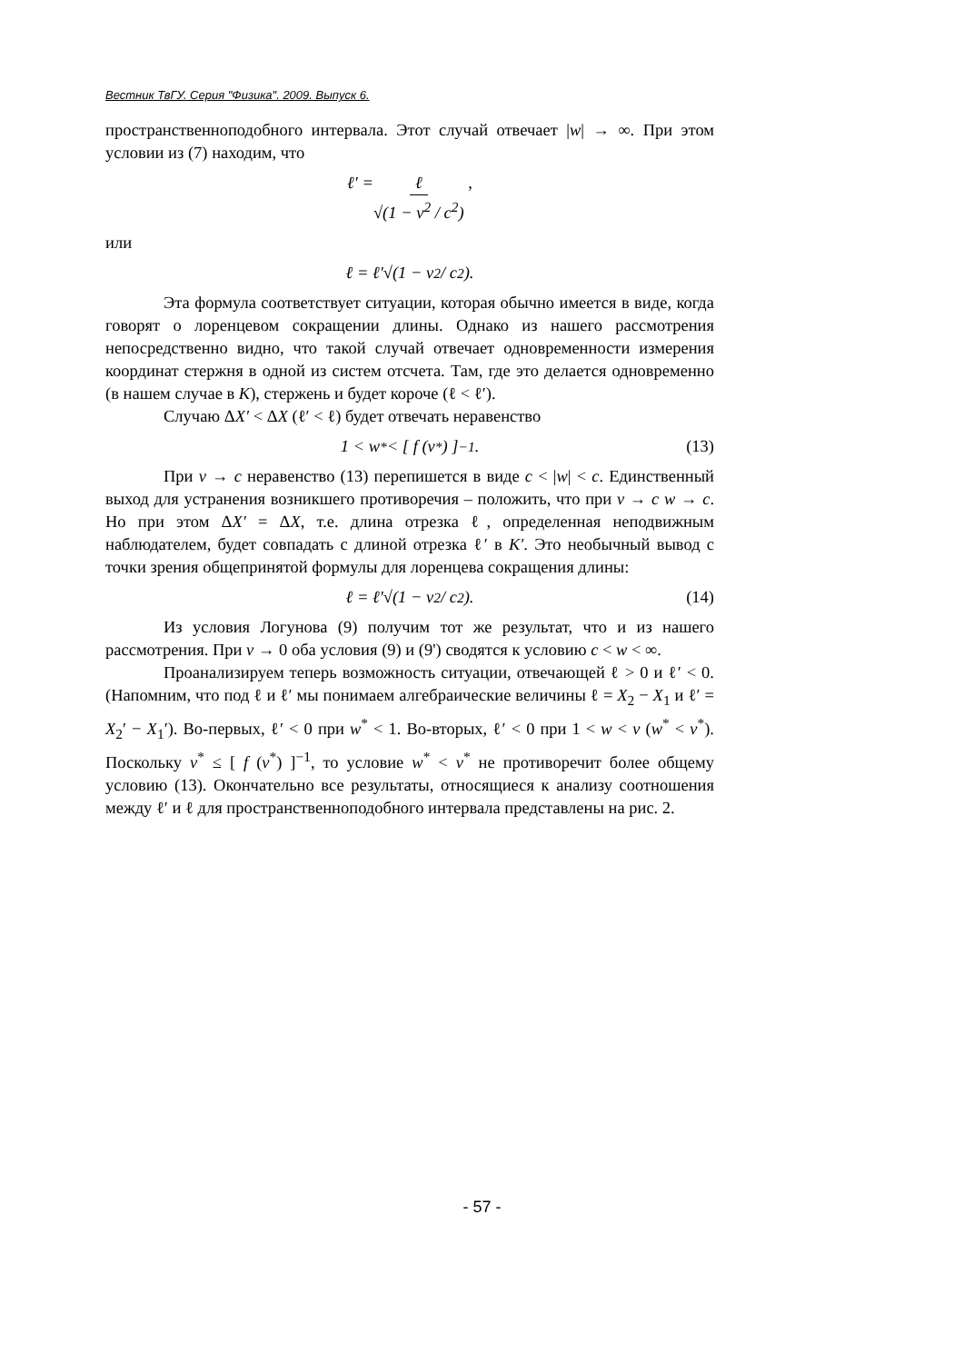Вестник ТвГУ. Серия "Физика". 2009. Выпуск 6.
пространственноподобного интервала. Этот случай отвечает |w| → ∞. При этом условии из (7) находим, что
ℓ′ = ℓ √(1 − v<sup>2</sup> / c<sup>2</sup>) ,
или
ℓ = ℓ′√(1 − v<sup>2</sup> / c<sup>2</sup>).
Эта формула соответствует ситуации, которая обычно имеется в виде, когда говорят о лоренцевом сокращении длины. Однако из нашего рассмотрения непосредственно видно, что такой случай отвечает одновременности измерения координат стержня в одной из систем отсчета. Там, где это делается одновременно (в нашем случае в K), стержень и будет короче (ℓ < ℓ′).
Случаю ΔX′ < ΔX (ℓ′ < ℓ) будет отвечать неравенство
1 < w<sup>*</sup> < [ f (v<sup>*</sup>) ]<sup>−1</sup>. (13)
При v → c неравенство (13) перепишется в виде c < |w| < c. Единственный выход для устранения возникшего противоречия – положить, что при v → c w → c. Но при этом ΔX′ = ΔX, т.е. длина отрезка ℓ, определенная неподвижным наблюдателем, будет совпадать с длиной отрезка ℓ′ в K′. Это необычный вывод с точки зрения общепринятой формулы для лоренцева сокращения длины:
ℓ = ℓ′√(1 − v<sup>2</sup> / c<sup>2</sup>). (14)
Из условия Логунова (9) получим тот же результат, что и из нашего рассмотрения. При v → 0 оба условия (9) и (9') сводятся к условию c < w < ∞.
Проанализируем теперь возможность ситуации, отвечающей ℓ > 0 и ℓ′ < 0. (Напомним, что под ℓ и ℓ′ мы понимаем алгебраические величины ℓ = X<sub>2</sub> − X<sub>1</sub> и ℓ′ = X<sub>2</sub>′ − X<sub>1</sub>′). Во-первых, ℓ′ < 0 при w<sup>*</sup> < 1. Во-вторых, ℓ′ < 0 при 1 < w < v (w<sup>*</sup> < v<sup>*</sup>). Поскольку v<sup>*</sup> ≤ [ f (v<sup>*</sup>) ]<sup>−1</sup>, то условие w<sup>*</sup> < v<sup>*</sup> не противоречит более общему условию (13). Окончательно все результаты, относящиеся к анализу соотношения между ℓ′ и ℓ для пространственноподобного интервала представлены на рис. 2.
- 57 -